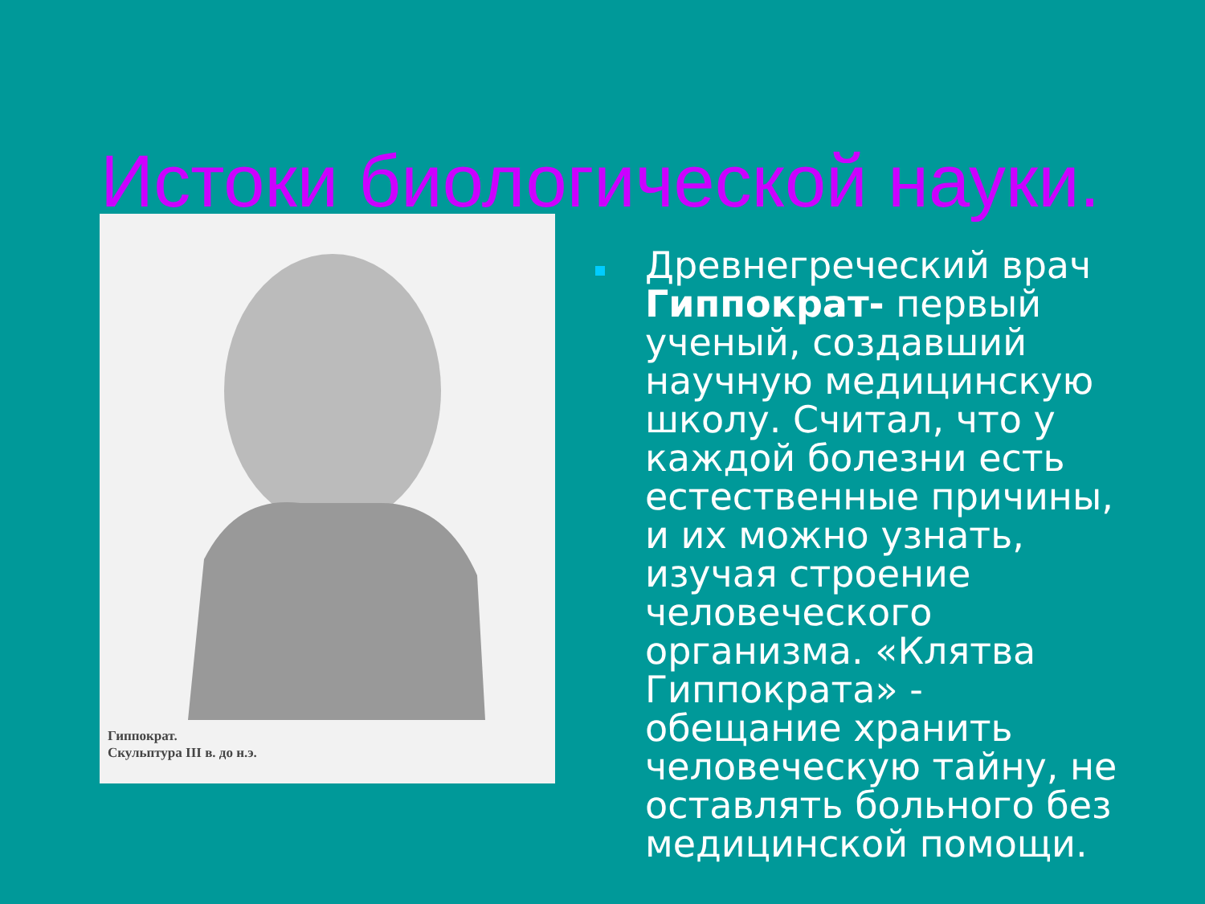Истоки биологической науки.
Гиппократ.
Скульптура III в. до н.э.
Древнегреческий врач Гиппократ- первый ученый, создавший научную медицинскую школу. Считал, что у каждой болезни есть естественные причины, и их можно узнать, изучая строение человеческого организма. «Клятва Гиппократа» - обещание хранить человеческую тайну, не оставлять больного без медицинской помощи.